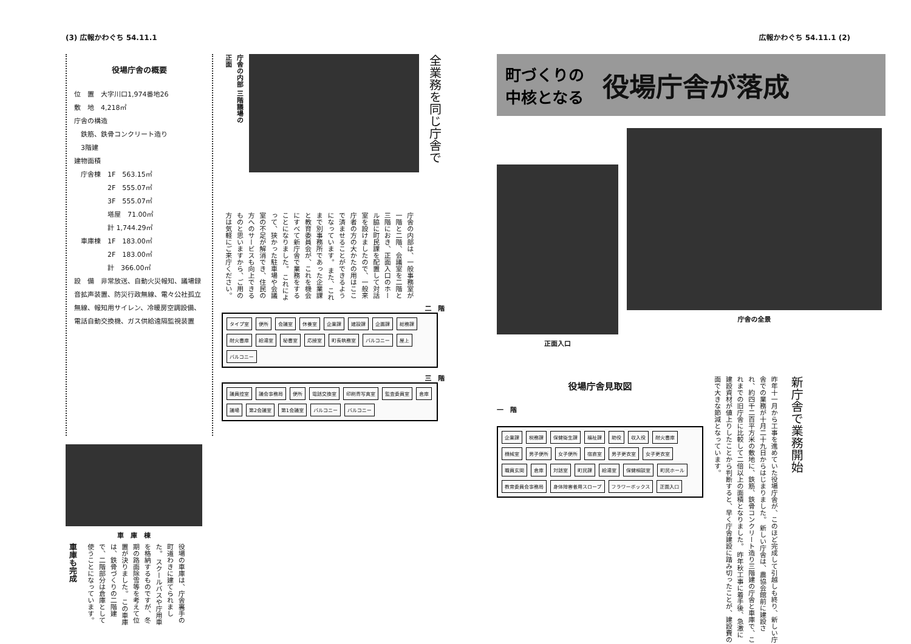(3) 広報かわぐち 54.11.1 広報かわぐち 54.11.1 (2)
役場庁舎の概要
位　置　大字川口1,974番地26
敷　地　4,218㎡
庁舎の構造
　鉄筋、鉄骨コンクリート造り
　3階建
建物面積
　庁舎棟　1F　563.15㎡
　　　　　2F　555.07㎡
　　　　　3F　555.07㎡
　　　　　塔屋　71.00㎡
　　　　　計 1,744.29㎡
　車庫棟　1F　183.00㎡
　　　　　2F　183.00㎡
　　　　　計　366.00㎡
設　備　非常放送、自動火災報知、議場録音拡声装置、防災行政無線、電々公社孤立無線、報知用サイレン、冷暖房空調設備、電話自動交換機、ガス供給遠隔監視装置
庁舎の内部 三階議場の正面
全業務を同じ庁舎で
庁舎の内部は、一般事務室が一階と二階、会議室を二階と三階におき、正面入口のホール脇に町民課を配置して対話室を設けましたので、一般来庁者の方の大かたの用はここで済ませることができるようになっています。 また、これまで別事務所であった企業課と教育委員会が、これを機会にすべて新庁舎で業務をすることになりました。 これによって、狭かった駐車場や会議室の不足が解消でき、住民の方へのサービスも向上できるものと思いますから、ご用の方は気軽にご来庁ください。
二　階
タイプ室 便所 会議室 休養室 企業課 建設課 企画課 総務課 耐火書庫 給湯室 秘書室 応接室 町長執務室 バルコニー 屋上 バルコニー
三　階
議員控室 議会事務局 便所 電話交換室 印刷青写真室 監査委員室 倉庫 議場 第2会議室 第1会議室 バルコニー バルコニー
車　庫　棟
車庫も完成
役場の車庫は、庁舎裏手の町道わきに建てられました。 スクールバスや庁用車を格納するものですが、冬期の路面除雪等を考えて位置が決りました。 この車庫は、鉄骨づくりの二階建で、二階部分は倉庫として使うことになっています。
町づくりの
中核となる
役場庁舎が落成
正面入口 庁舎の全景
役場庁舎見取図
一　階
企業課 税務課 保健衛生課 福祉課 助役 収入役 耐火書庫 機械室 男子便所 女子便所 宿直室 男子更衣室 女子更衣室 職員玄関 倉庫 対話室 町民課 給湯室 保健相談室 町民ホール 教育委員会事務局 身体障害者用スロープ フラワーボックス 正面入口
昨年十一月から工事を進めていた役場庁舎が、このほど完成して引越しも終り、新しい庁舎での業務が十月二十九日からはじまりました。 新しい庁舎は、農協会館前に建設され、約四千二百平方米の敷地に、鉄筋、鉄骨コンクリート造り三階建の庁舎と車庫で、これまでの旧庁舎に比較して二倍以上の面積となりました。 昨年秋工事に着手後、急激に建設資材が値上りしたことから判断すると、早く庁舎建設に踏み切ったことが、建設費の面で大きな節減となっています。
新庁舎で業務開始